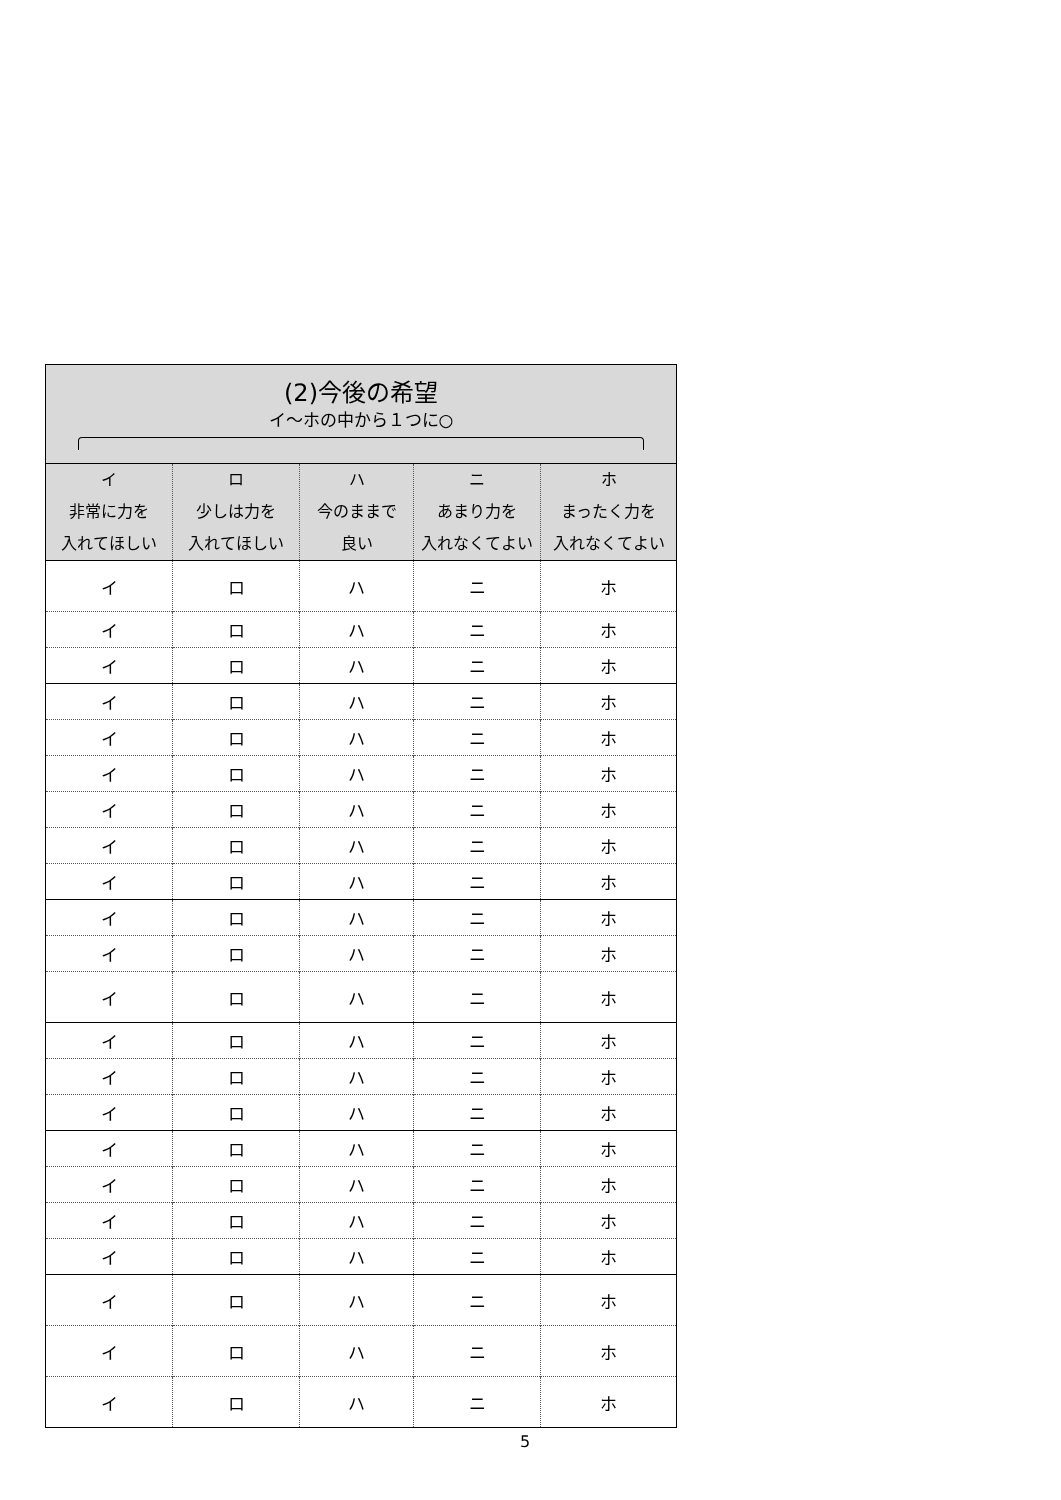| (2)今後の希望 イ～ホの中から１つに○ | | | | |
| --- | --- | --- | --- | --- |
| イ 非常に力を 入れてほしい | ロ 少しは力を 入れてほしい | ハ 今のままで 良い | ニ あまり力を 入れなくてよい | ホ まったく力を 入れなくてよい |
| イ | ロ | ハ | ニ | ホ |
| イ | ロ | ハ | ニ | ホ |
| イ | ロ | ハ | ニ | ホ |
| イ | ロ | ハ | ニ | ホ |
| イ | ロ | ハ | ニ | ホ |
| イ | ロ | ハ | ニ | ホ |
| イ | ロ | ハ | ニ | ホ |
| イ | ロ | ハ | ニ | ホ |
| イ | ロ | ハ | ニ | ホ |
| イ | ロ | ハ | ニ | ホ |
| イ | ロ | ハ | ニ | ホ |
| イ | ロ | ハ | ニ | ホ |
| イ | ロ | ハ | ニ | ホ |
| イ | ロ | ハ | ニ | ホ |
| イ | ロ | ハ | ニ | ホ |
| イ | ロ | ハ | ニ | ホ |
| イ | ロ | ハ | ニ | ホ |
| イ | ロ | ハ | ニ | ホ |
| イ | ロ | ハ | ニ | ホ |
| イ | ロ | ハ | ニ | ホ |
| イ | ロ | ハ | ニ | ホ |
| イ | ロ | ハ | ニ | ホ |
5